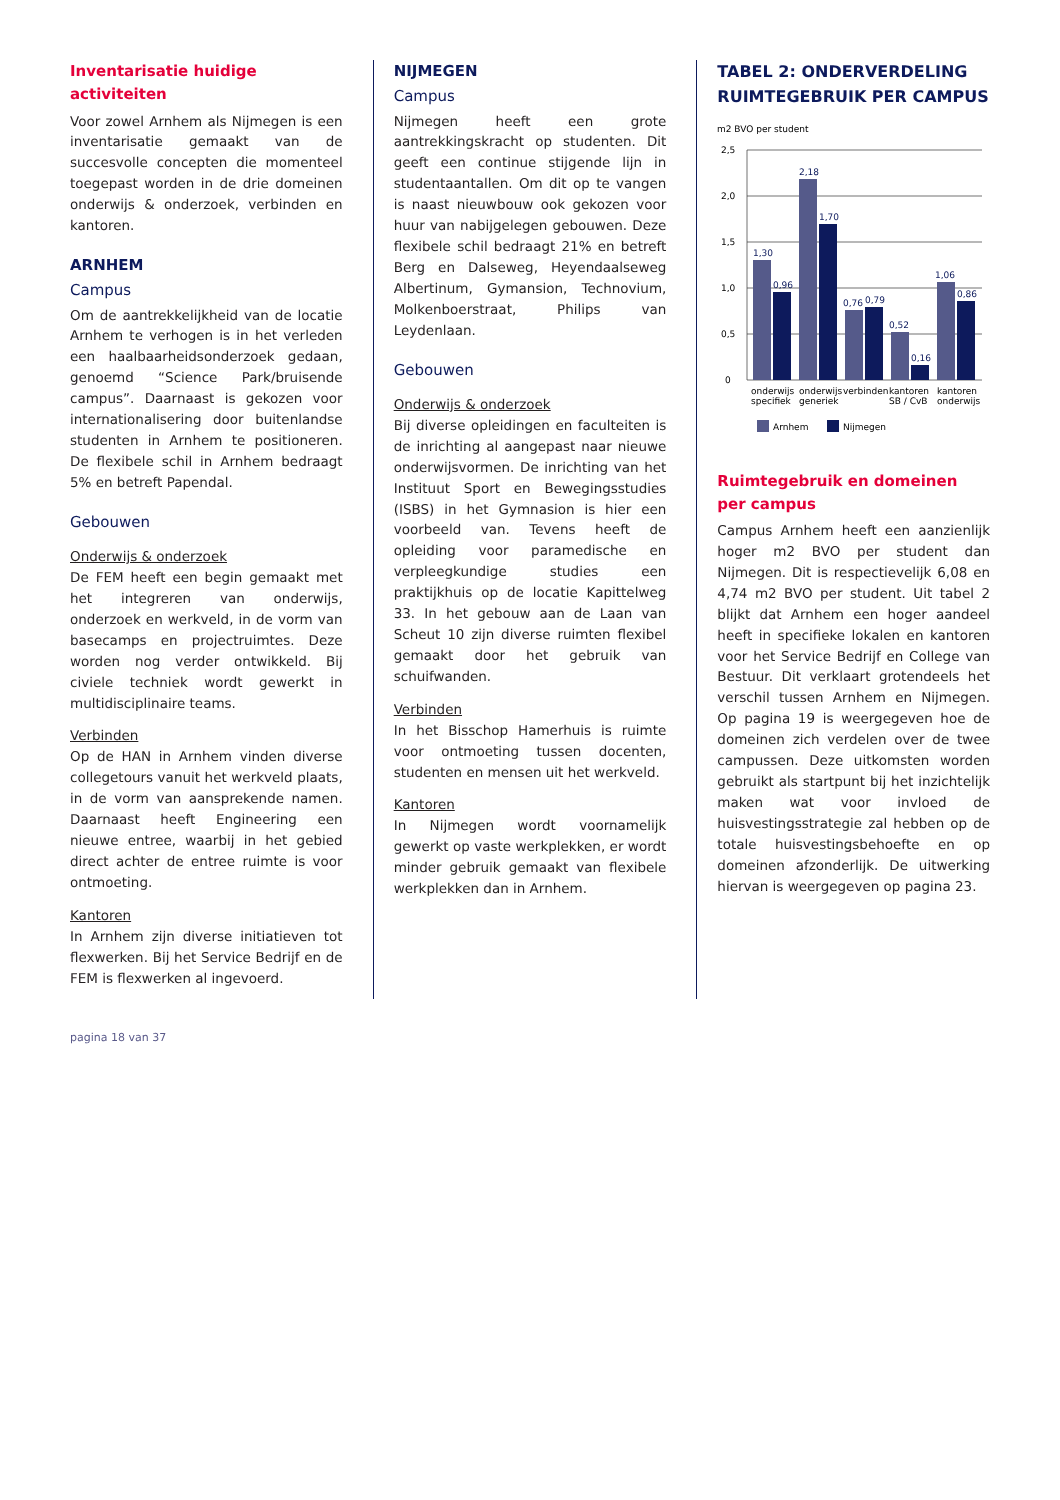Inventarisatie huidige activiteiten
Voor zowel Arnhem als Nijmegen is een inventarisatie gemaakt van de succesvolle concepten die momenteel toegepast worden in de drie domeinen onderwijs & onderzoek, verbinden en kantoren.
ARNHEM
Campus
Om de aantrekkelijkheid van de locatie Arnhem te verhogen is in het verleden een haalbaarheidsonderzoek gedaan, genoemd “Science Park/bruisende campus”. Daarnaast is gekozen voor internationalisering door buitenlandse studenten in Arnhem te positioneren. De flexibele schil in Arnhem bedraagt 5% en betreft Papendal.
Gebouwen
Onderwijs & onderzoek
De FEM heeft een begin gemaakt met het integreren van onderwijs, onderzoek en werkveld, in de vorm van basecamps en projectruimtes. Deze worden nog verder ontwikkeld. Bij civiele techniek wordt gewerkt in multidisciplinaire teams.
Verbinden
Op de HAN in Arnhem vinden diverse collegetours vanuit het werkveld plaats, in de vorm van aansprekende namen. Daarnaast heeft Engineering een nieuwe entree, waarbij in het gebied direct achter de entree ruimte is voor ontmoeting.
Kantoren
In Arnhem zijn diverse initiatieven tot flexwerken. Bij het Service Bedrijf en de FEM is flexwerken al ingevoerd.
NIJMEGEN
Campus
Nijmegen heeft een grote aantrekkingskracht op studenten. Dit geeft een continue stijgende lijn in studentaantallen. Om dit op te vangen is naast nieuwbouw ook gekozen voor huur van nabijgelegen gebouwen. Deze flexibele schil bedraagt 21% en betreft Berg en Dalseweg, Heyendaalseweg Albertinum, Gymansion, Technovium, Molkenboerstraat, Philips van Leydenlaan.
Gebouwen
Onderwijs & onderzoek
Bij diverse opleidingen en faculteiten is de inrichting al aangepast naar nieuwe onderwijsvormen. De inrichting van het Instituut Sport en Bewegingsstudies (ISBS) in het Gymnasion is hier een voorbeeld van. Tevens heeft de opleiding voor paramedische en verpleegkundige studies een praktijkhuis op de locatie Kapittelweg 33. In het gebouw aan de Laan van Scheut 10 zijn diverse ruimten flexibel gemaakt door het gebruik van schuifwanden.
Verbinden
In het Bisschop Hamerhuis is ruimte voor ontmoeting tussen docenten, studenten en mensen uit het werkveld.
Kantoren
In Nijmegen wordt voornamelijk gewerkt op vaste werkplekken, er wordt minder gebruik gemaakt van flexibele werkplekken dan in Arnhem.
TABEL 2: ONDERVERDELING RUIMTEGEBRUIK PER CAMPUS
m2 BVO per student
0
0,5
1,0
1,5
2,0
2,5
1,30
0,96
2,18
1,70
0,76
0,79
0,52
0,16
1,06
0,86
onderwijs
specifiek
onderwijs
generiek
verbinden
kantoren
SB / CvB
kantoren
onderwijs
Arnhem
Nijmegen
Ruimtegebruik en domeinen per campus
Campus Arnhem heeft een aanzienlijk hoger m2 BVO per student dan Nijmegen. Dit is respectievelijk 6,08 en 4,74 m2 BVO per student. Uit tabel 2 blijkt dat Arnhem een hoger aandeel heeft in specifieke lokalen en kantoren voor het Service Bedrijf en College van Bestuur. Dit verklaart grotendeels het verschil tussen Arnhem en Nijmegen. Op pagina 19 is weergegeven hoe de domeinen zich verdelen over de twee campussen. Deze uitkomsten worden gebruikt als startpunt bij het inzichtelijk maken wat voor invloed de huisvestingsstrategie zal hebben op de totale huisvestingsbehoefte en op domeinen afzonderlijk. De uitwerking hiervan is weergegeven op pagina 23.
pagina 18 van 37